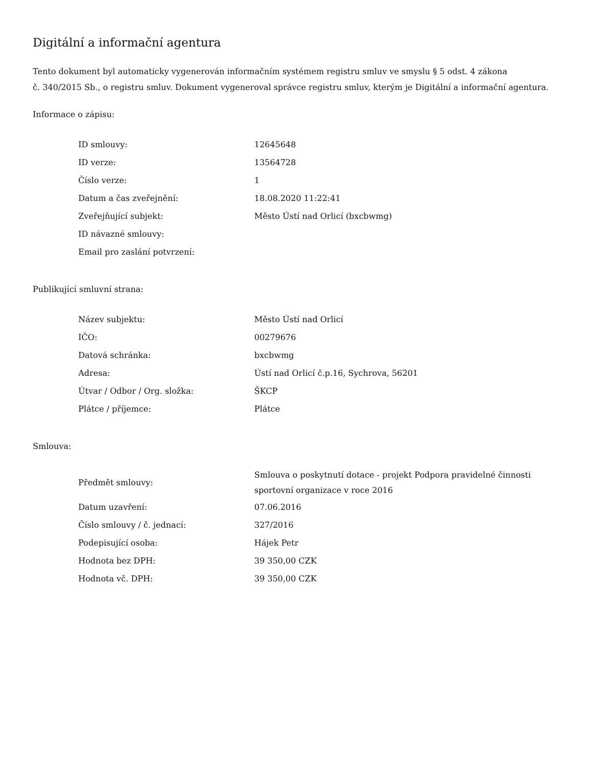Digitální a informační agentura
Tento dokument byl automaticky vygenerován informačním systémem registru smluv ve smyslu § 5 odst. 4 zákona
č. 340/2015 Sb., o registru smluv. Dokument vygeneroval správce registru smluv, kterým je Digitální a informační agentura.
Informace o zápisu:
| ID smlouvy: | 12645648 |
| ID verze: | 13564728 |
| Číslo verze: | 1 |
| Datum a čas zveřejnění: | 18.08.2020 11:22:41 |
| Zveřejňující subjekt: | Město Ústí nad Orlicí (bxcbwmg) |
| ID návazné smlouvy: | |
| Email pro zaslání potvrzení: | |
Publikující smluvní strana:
| Název subjektu: | Město Ústí nad Orlicí |
| IČO: | 00279676 |
| Datová schránka: | bxcbwmg |
| Adresa: | Ústí nad Orlicí č.p.16, Sychrova, 56201 |
| Útvar / Odbor / Org. složka: | ŠKCP |
| Plátce / příjemce: | Plátce |
Smlouva:
| Předmět smlouvy: | Smlouva o poskytnutí dotace - projekt Podpora pravidelné činnosti sportovní organizace v roce 2016 |
| Datum uzavření: | 07.06.2016 |
| Číslo smlouvy / č. jednací: | 327/2016 |
| Podepisující osoba: | Hájek Petr |
| Hodnota bez DPH: | 39 350,00 CZK |
| Hodnota vč. DPH: | 39 350,00 CZK |